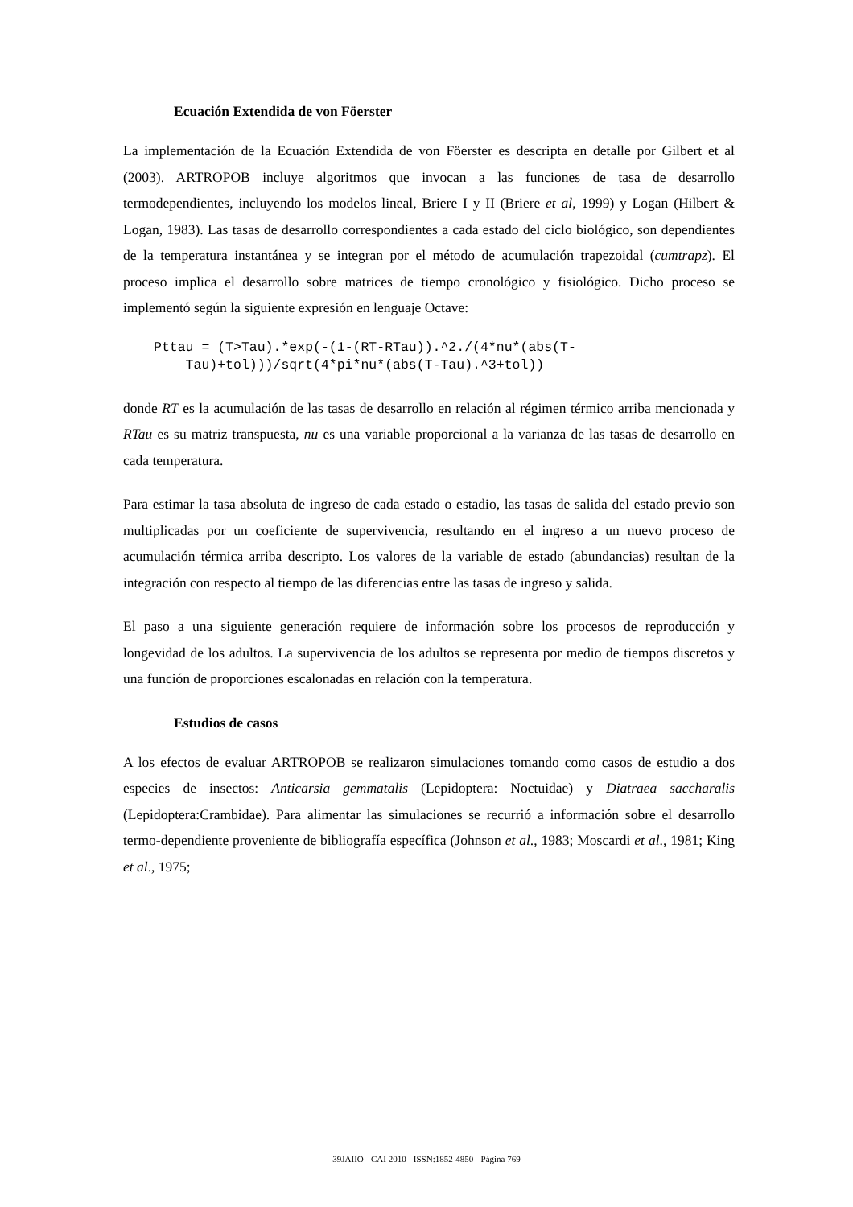Ecuación Extendida de von Föerster
La implementación de la Ecuación Extendida de von Föerster es descripta en detalle por Gilbert et al (2003). ARTROPOB incluye algoritmos que invocan a las funciones de tasa de desarrollo termodependientes, incluyendo los modelos lineal, Briere I y II (Briere et al, 1999) y Logan (Hilbert & Logan, 1983). Las tasas de desarrollo correspondientes a cada estado del ciclo biológico, son dependientes de la temperatura instantánea y se integran por el método de acumulación trapezoidal (cumtrapz). El proceso implica el desarrollo sobre matrices de tiempo cronológico y fisiológico. Dicho proceso se implementó según la siguiente expresión en lenguaje Octave:
Pttau = (T>Tau).*exp(-(1-(RT-RTau)).^2./(4*nu*(abs(T-
    Tau)+tol)))/sqrt(4*pi*nu*(abs(T-Tau).^3+tol))
donde RT es la acumulación de las tasas de desarrollo en relación al régimen térmico arriba mencionada y RTau es su matriz transpuesta, nu es una variable proporcional a la varianza de las tasas de desarrollo en cada temperatura.
Para estimar la tasa absoluta de ingreso de cada estado o estadio, las tasas de salida del estado previo son multiplicadas por un coeficiente de supervivencia, resultando en el ingreso a un nuevo proceso de acumulación térmica arriba descripto. Los valores de la variable de estado (abundancias) resultan de la integración con respecto al tiempo de las diferencias entre las tasas de ingreso y salida.
El paso a una siguiente generación requiere de información sobre los procesos de reproducción y longevidad de los adultos. La supervivencia de los adultos se representa por medio de tiempos discretos y una función de proporciones escalonadas en relación con la temperatura.
Estudios de casos
A los efectos de evaluar ARTROPOB se realizaron simulaciones tomando como casos de estudio a dos especies de insectos: Anticarsia gemmatalis (Lepidoptera: Noctuidae) y Diatraea saccharalis (Lepidoptera:Crambidae). Para alimentar las simulaciones se recurrió a información sobre el desarrollo termo-dependiente proveniente de bibliografía específica (Johnson et al., 1983; Moscardi et al., 1981; King et al., 1975;
39JAIIO - CAI 2010 - ISSN:1852-4850 - Página 769